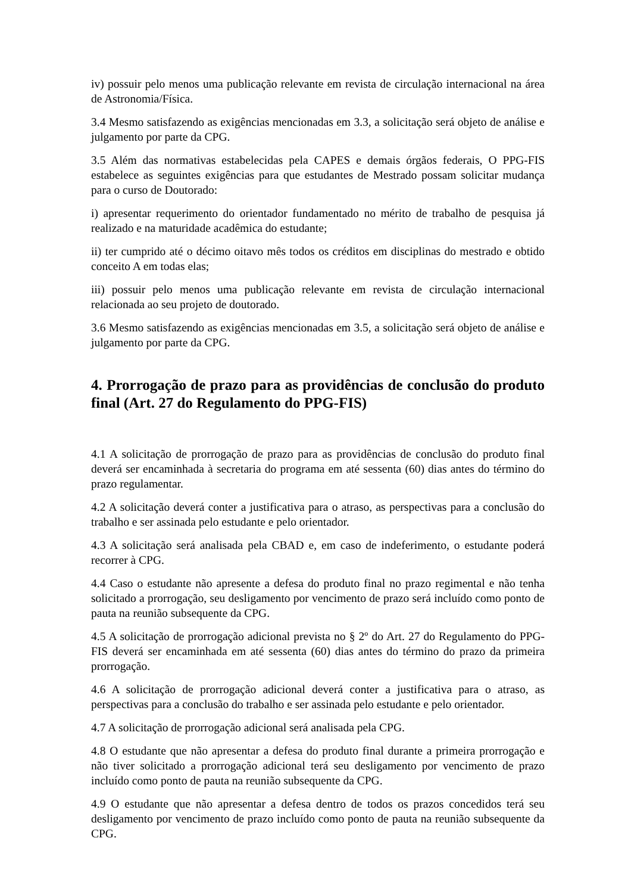iv) possuir pelo menos uma publicação relevante em revista de circulação internacional na área de Astronomia/Física.
3.4 Mesmo satisfazendo as exigências mencionadas em 3.3, a solicitação será objeto de análise e julgamento por parte da CPG.
3.5 Além das normativas estabelecidas pela CAPES e demais órgãos federais, O PPG-FIS estabelece as seguintes exigências para que estudantes de Mestrado possam solicitar mudança para o curso de Doutorado:
i) apresentar requerimento do orientador fundamentado no mérito de trabalho de pesquisa já realizado e na maturidade acadêmica do estudante;
ii) ter cumprido até o décimo oitavo mês todos os créditos em disciplinas do mestrado e obtido conceito A em todas elas;
iii) possuir pelo menos uma publicação relevante em revista de circulação internacional relacionada ao seu projeto de doutorado.
3.6 Mesmo satisfazendo as exigências mencionadas em 3.5, a solicitação será objeto de análise e julgamento por parte da CPG.
4. Prorrogação de prazo para as providências de conclusão do produto final (Art. 27 do Regulamento do PPG-FIS)
4.1 A solicitação de prorrogação de prazo para as providências de conclusão do produto final deverá ser encaminhada à secretaria do programa em até sessenta (60) dias antes do término do prazo regulamentar.
4.2 A solicitação deverá conter a justificativa para o atraso, as perspectivas para a conclusão do trabalho e ser assinada pelo estudante e pelo orientador.
4.3 A solicitação será analisada pela CBAD e, em caso de indeferimento, o estudante poderá recorrer à CPG.
4.4 Caso o estudante não apresente a defesa do produto final no prazo regimental e não tenha solicitado a prorrogação, seu desligamento por vencimento de prazo será incluído como ponto de pauta na reunião subsequente da CPG.
4.5 A solicitação de prorrogação adicional prevista no § 2º do Art. 27 do Regulamento do PPG-FIS deverá ser encaminhada em até sessenta (60) dias antes do término do prazo da primeira prorrogação.
4.6 A solicitação de prorrogação adicional deverá conter a justificativa para o atraso, as perspectivas para a conclusão do trabalho e ser assinada pelo estudante e pelo orientador.
4.7 A solicitação de prorrogação adicional será analisada pela CPG.
4.8 O estudante que não apresentar a defesa do produto final durante a primeira prorrogação e não tiver solicitado a prorrogação adicional terá seu desligamento por vencimento de prazo incluído como ponto de pauta na reunião subsequente da CPG.
4.9 O estudante que não apresentar a defesa dentro de todos os prazos concedidos terá seu desligamento por vencimento de prazo incluído como ponto de pauta na reunião subsequente da CPG.